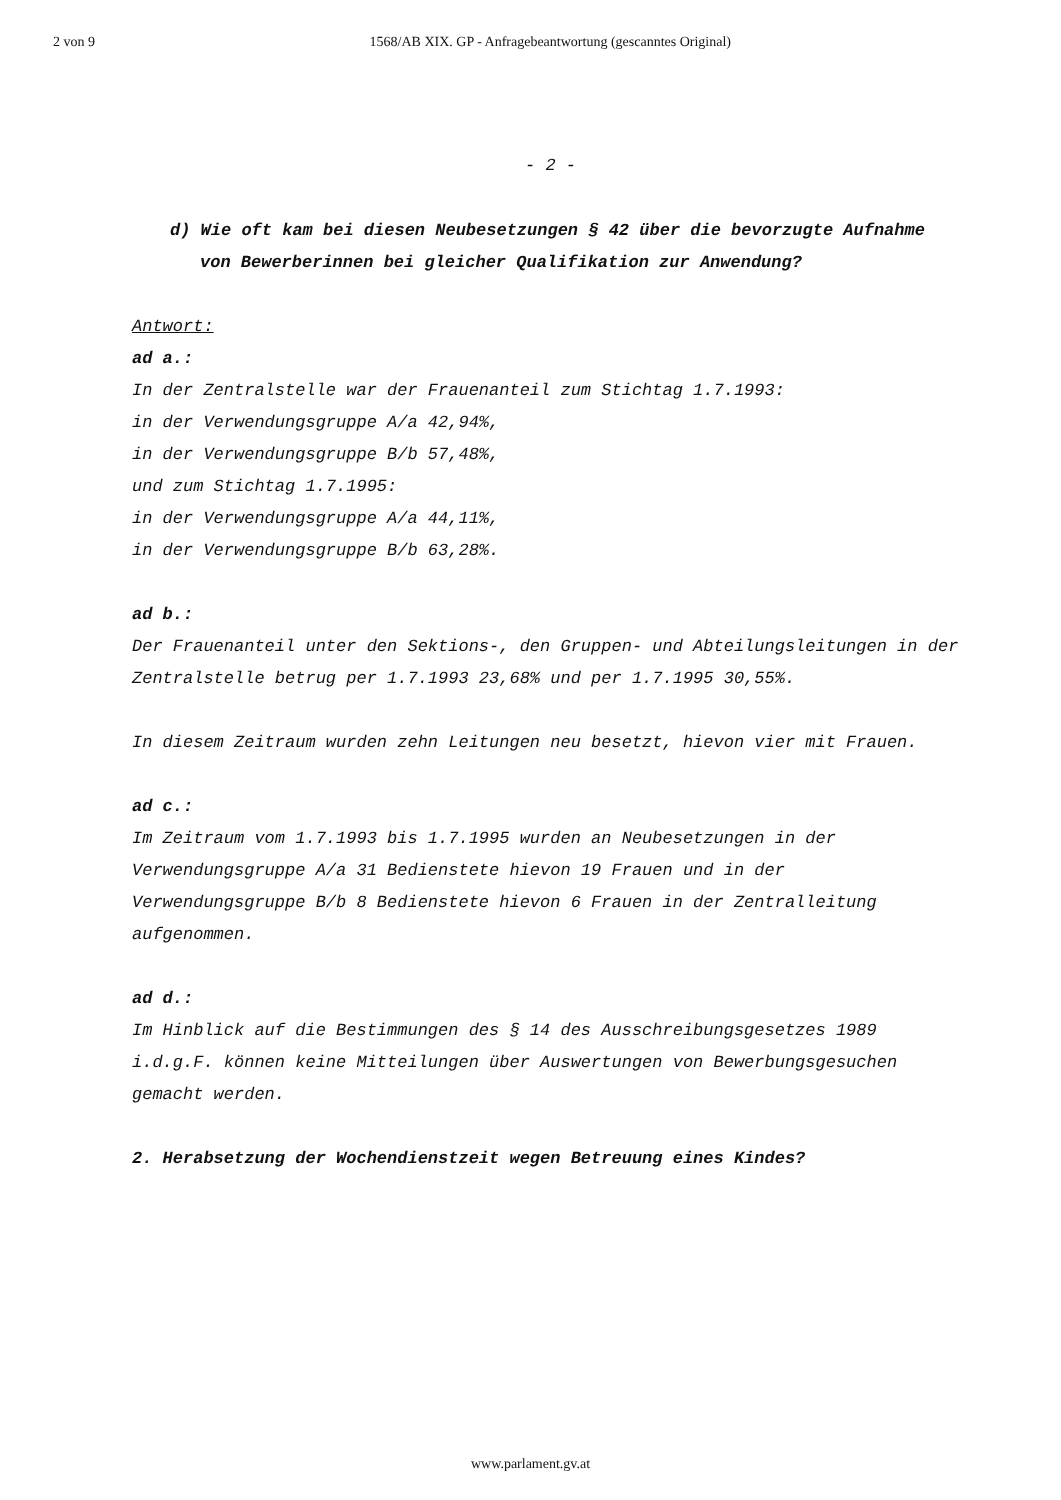2 von 9 1568/AB XIX. GP - Anfragebeantwortung (gescanntes Original)
- 2 -
d) Wie oft kam bei diesen Neubesetzungen § 42 über die bevorzugte Aufnahme von Bewerberinnen bei gleicher Qualifikation zur Anwendung?
Antwort:
ad a.:
In der Zentralstelle war der Frauenanteil zum Stichtag 1.7.1993:
in der Verwendungsgruppe A/a 42,94%,
in der Verwendungsgruppe B/b 57,48%,
und zum Stichtag 1.7.1995:
in der Verwendungsgruppe A/a 44,11%,
in der Verwendungsgruppe B/b 63,28%.
ad b.:
Der Frauenanteil unter den Sektions-, den Gruppen- und Abteilungsleitungen in der Zentralstelle betrug per 1.7.1993 23,68% und per 1.7.1995 30,55%.
In diesem Zeitraum wurden zehn Leitungen neu besetzt, hievon vier mit Frauen.
ad c.:
Im Zeitraum vom 1.7.1993 bis 1.7.1995 wurden an Neubesetzungen in der Verwendungsgruppe A/a 31 Bedienstete hievon 19 Frauen und in der Verwendungsgruppe B/b 8 Bedienstete hievon 6 Frauen in der Zentralleitung aufgenommen.
ad d.:
Im Hinblick auf die Bestimmungen des § 14 des Ausschreibungsgesetzes 1989 i.d.g.F. können keine Mitteilungen über Auswertungen von Bewerbungsgesuchen gemacht werden.
2. Herabsetzung der Wochendienstzeit wegen Betreuung eines Kindes?
www.parlament.gv.at